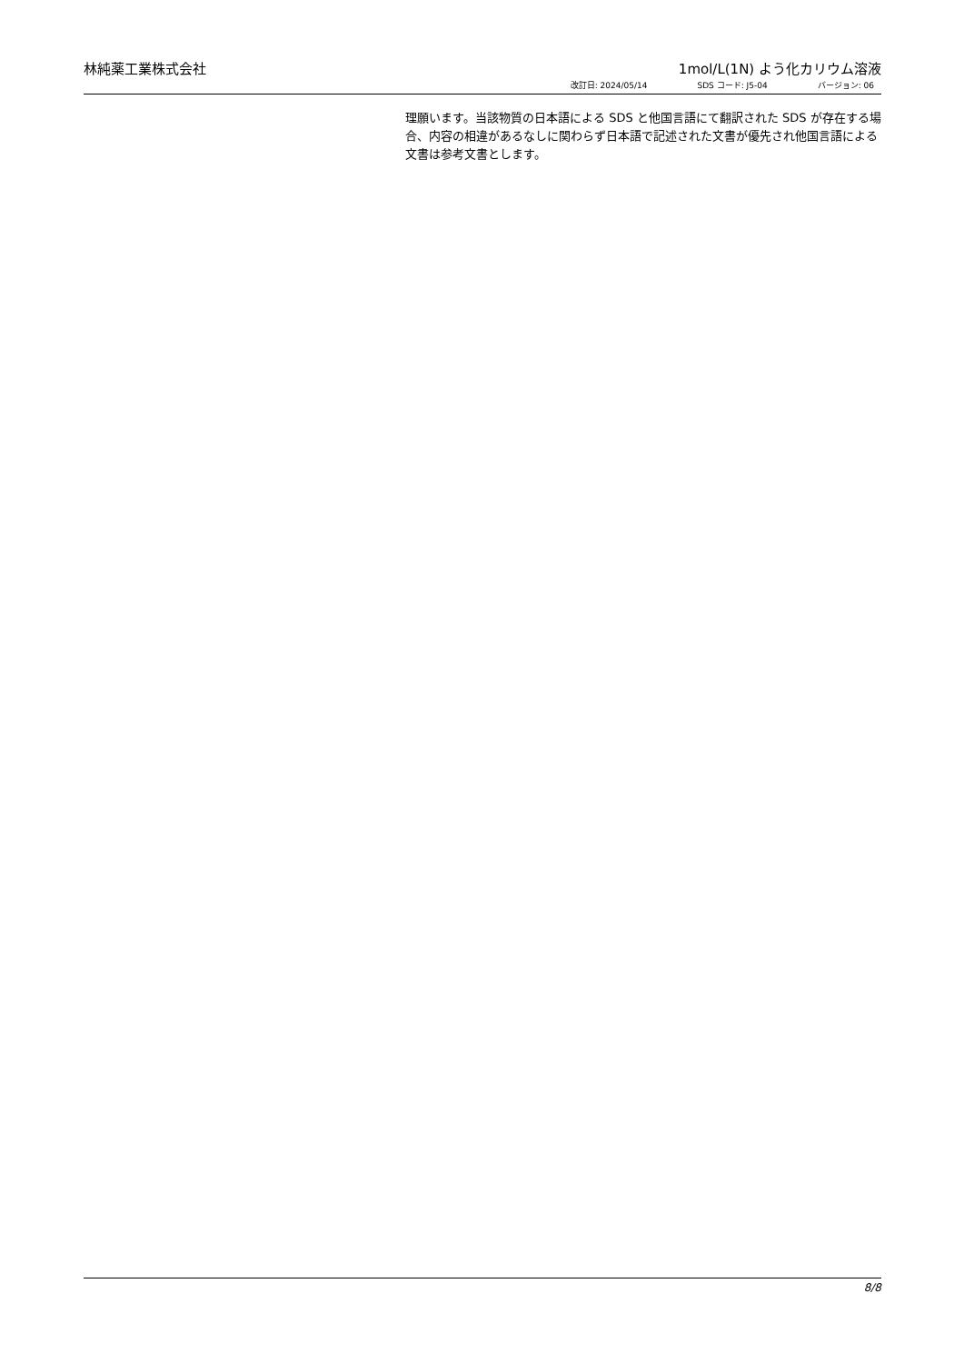林純薬工業株式会社 1mol/L(1N) よう化カリウム溶液
改訂日: 2024/05/14 SDS コード: J5-04 バージョン: 06
理願います。当該物質の日本語による SDS と他国言語にて翻訳された SDS が存在する場合、内容の相違があるなしに関わらず日本語で記述された文書が優先され他国言語による文書は参考文書とします。
8/8